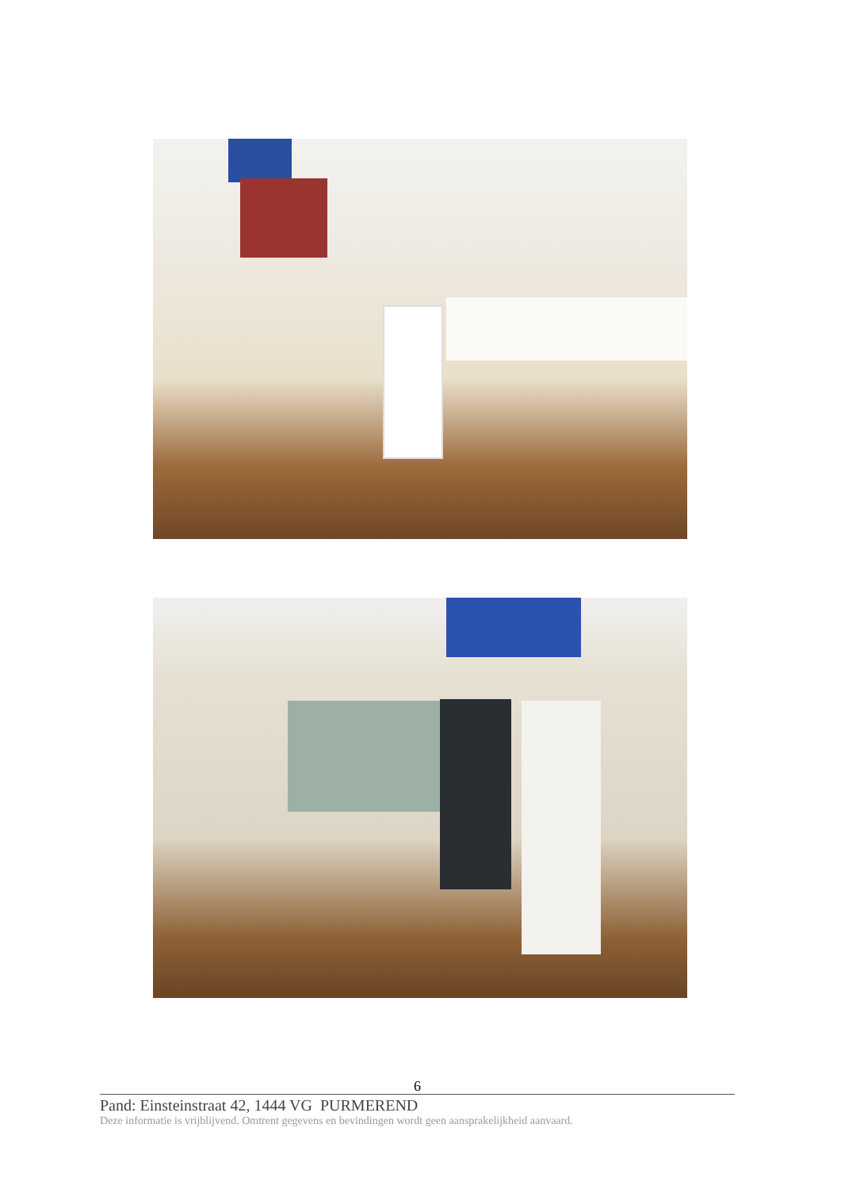6
Pand: Einsteinstraat 42, 1444 VG PURMEREND
Deze informatie is vrijblijvend. Omtrent gegevens en bevindingen wordt geen aansprakelijkheid aanvaard.